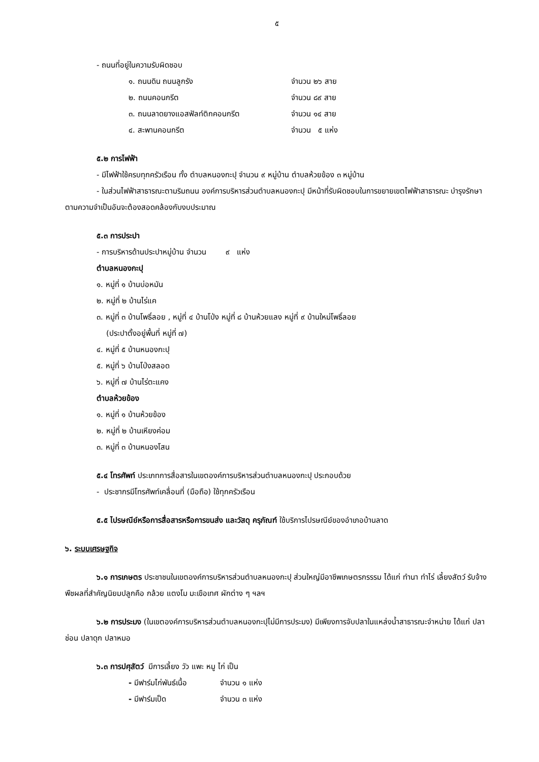๕
- ถนนที่อยู่ในความรับผิดชอบ
๑. ถนนดิน ถนนลูกรัง จำนวน ๒๖ สาย
๒. ถนนคอนกรีต จำนวน ๘๙ สาย
๓. ถนนลาดยางแอสฟัลท์ติกคอนกรีต จำนวน ๑๔ สาย
๔. สะพานคอนกรีต จำนวน ๕ แห่ง
๕.๒ การไฟฟ้า
- มีไฟฟ้าใช้ครบทุกครัวเรือน ทั้ง ตำบลหนองกะปุ จำนวน ๙ หมู่บ้าน ตำบลห้วยข้อง ๓ หมู่บ้าน
- ในส่วนไฟฟ้าสาธารณะตามริมถนน องค์การบริหารส่วนตำบลหนองกะปุ มีหน้าที่รับผิดชอบในการขยายเขตไฟฟ้าสาธารณะ บำรุงรักษา ตามความจำเป็นอันจะต้องสอดคล้องกับงบประมาณ
๕.๓ การประปา
- การบริหารด้านประปาหมู่บ้าน จำนวน ๙ แห่ง
ตำบลหนองกะปุ
๑. หมู่ที่ ๑ บ้านบ่อหมัน
๒. หมู่ที่ ๒ บ้านไร่แค
๓. หมู่ที่ ๓ บ้านโพธิ์ลอย , หมู่ที่ ๔ บ้านโป่ง หมู่ที่ ๘ บ้านห้วยแลง หมู่ที่ ๙ บ้านใหม่โพธิ์ลอย
(ประปาตั้งอยู่พื้นที่ หมู่ที่ ๗)
๔. หมู่ที่ ๕ บ้านหนองกะปุ
๕. หมู่ที่ ๖ บ้านโป่งสลอด
๖. หมู่ที่ ๗ บ้านไร่ตะแคง
ตำบลห้วยข้อง
๑. หมู่ที่ ๑ บ้านห้วยข้อง
๒. หมู่ที่ ๒ บ้านเหียงค่อม
๓. หมู่ที่ ๓ บ้านหนองโสน
๕.๔ โทรศัพท์ ประเภทการสื่อสารในเขตองค์การบริหารส่วนตำบลหนองกะปุ ประกอบด้วย
- ประชากรมีโทรศัพท์เคลื่อนที่ (มือถือ) ใช้ทุกครัวเรือน
๕.๕ ไปรษณีย์หรือการสื่อสารหรือการขนส่ง และวัสดุ ครุภัณฑ์ ใช้บริการไปรษณีย์ของอำเภอบ้านลาด
๖. ระบบเศรษฐกิจ
๖.๑ การเกษตร ประชาชนในเขตองค์การบริหารส่วนตำบลหนองกะปุ ส่วนใหญ่มีอาชีพเกษตรกรรรม ได้แก่ ทำนา ทำไร่ เลี้ยงสัตว์ รับจ้าง พืชผลที่สำคัญนิยมปลูกคือ กล้วย แตงโม มะเขือเทศ ผักต่าง ๆ ฯลฯ
๖.๒ การประมง (ในเขตองค์การบริหารส่วนตำบลหนองกะปุไม่มีการประมง) มีเพียงการจับปลาในแหล่งน้ำสาธารณะจำหน่าย ได้แก่ ปลาช่อน ปลาดุก ปลาหมอ
๖.๓ การปศุสัตว์ มีการเลี้ยง วัว แพะ หมู ไก่ เป็น
- มีฟาร์มไก่พันธ์เนื้อ จำนวน ๑ แห่ง
- มีฟาร์มเป็ด จำนวน ๓ แห่ง